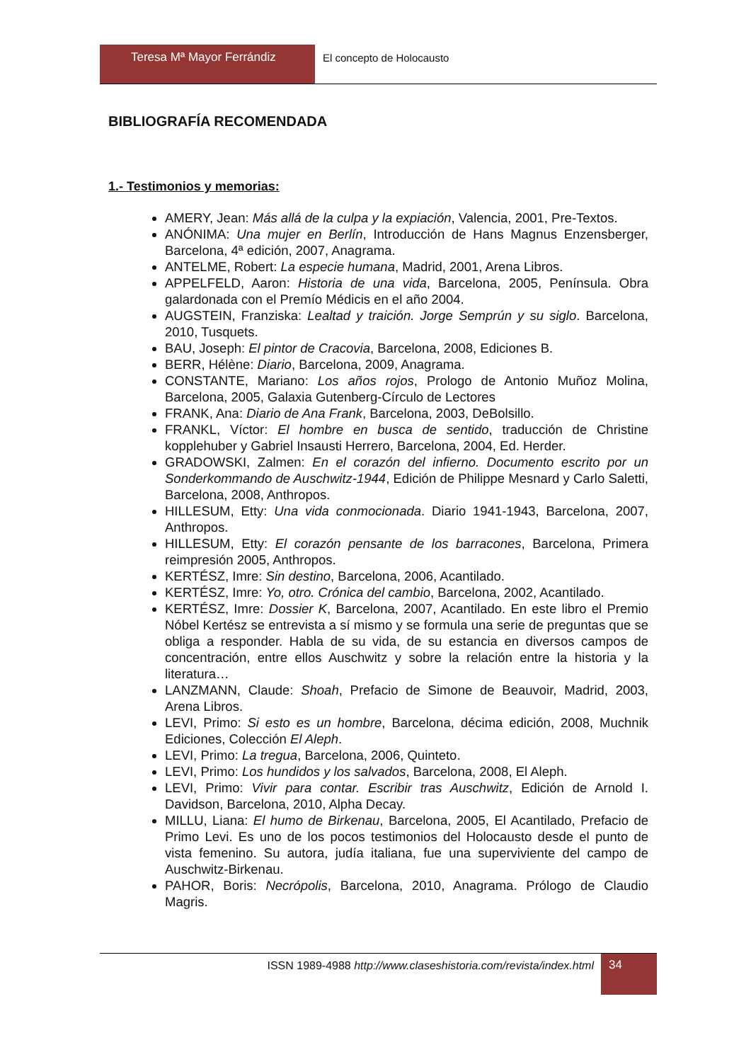Teresa Mª Mayor Ferrándiz El concepto de Holocausto
BIBLIOGRAFÍA RECOMENDADA
1.- Testimonios y memorias:
AMERY, Jean: Más allá de la culpa y la expiación, Valencia, 2001, Pre-Textos.
ANÓNIMA: Una mujer en Berlín, Introducción de Hans Magnus Enzensberger, Barcelona, 4ª edición, 2007, Anagrama.
ANTELME, Robert: La especie humana, Madrid, 2001, Arena Libros.
APPELFELD, Aaron: Historia de una vida, Barcelona, 2005, Península. Obra galardonada con el Premío Médicis en el año 2004.
AUGSTEIN, Franziska: Lealtad y traición. Jorge Semprún y su siglo. Barcelona, 2010, Tusquets.
BAU, Joseph: El pintor de Cracovia, Barcelona, 2008, Ediciones B.
BERR, Hélène: Diario, Barcelona, 2009, Anagrama.
CONSTANTE, Mariano: Los años rojos, Prologo de Antonio Muñoz Molina, Barcelona, 2005, Galaxia Gutenberg-Círculo de Lectores
FRANK, Ana: Diario de Ana Frank, Barcelona, 2003, DeBolsillo.
FRANKL, Víctor: El hombre en busca de sentido, traducción de Christine kopplehuber y Gabriel Insausti Herrero, Barcelona, 2004, Ed. Herder.
GRADOWSKI, Zalmen: En el corazón del infierno. Documento escrito por un Sonderkommando de Auschwitz-1944, Edición de Philippe Mesnard y Carlo Saletti, Barcelona, 2008, Anthropos.
HILLESUM, Etty: Una vida conmocionada. Diario 1941-1943, Barcelona, 2007, Anthropos.
HILLESUM, Etty: El corazón pensante de los barracones, Barcelona, Primera reimpresión 2005, Anthropos.
KERTÉSZ, Imre: Sin destino, Barcelona, 2006, Acantilado.
KERTÉSZ, Imre: Yo, otro. Crónica del cambio, Barcelona, 2002, Acantilado.
KERTÉSZ, Imre: Dossier K, Barcelona, 2007, Acantilado. En este libro el Premio Nóbel Kertész se entrevista a sí mismo y se formula una serie de preguntas que se obliga a responder. Habla de su vida, de su estancia en diversos campos de concentración, entre ellos Auschwitz y sobre la relación entre la historia y la literatura…
LANZMANN, Claude: Shoah, Prefacio de Simone de Beauvoir, Madrid, 2003, Arena Libros.
LEVI, Primo: Si esto es un hombre, Barcelona, décima edición, 2008, Muchnik Ediciones, Colección El Aleph.
LEVI, Primo: La tregua, Barcelona, 2006, Quinteto.
LEVI, Primo: Los hundidos y los salvados, Barcelona, 2008, El Aleph.
LEVI, Primo: Vivir para contar. Escribir tras Auschwitz, Edición de Arnold I. Davidson, Barcelona, 2010, Alpha Decay.
MILLU, Liana: El humo de Birkenau, Barcelona, 2005, El Acantilado, Prefacio de Primo Levi. Es uno de los pocos testimonios del Holocausto desde el punto de vista femenino. Su autora, judía italiana, fue una superviviente del campo de Auschwitz-Birkenau.
PAHOR, Boris: Necrópolis, Barcelona, 2010, Anagrama. Prólogo de Claudio Magris.
ISSN 1989-4988 http://www.claseshistoria.com/revista/index.html
34